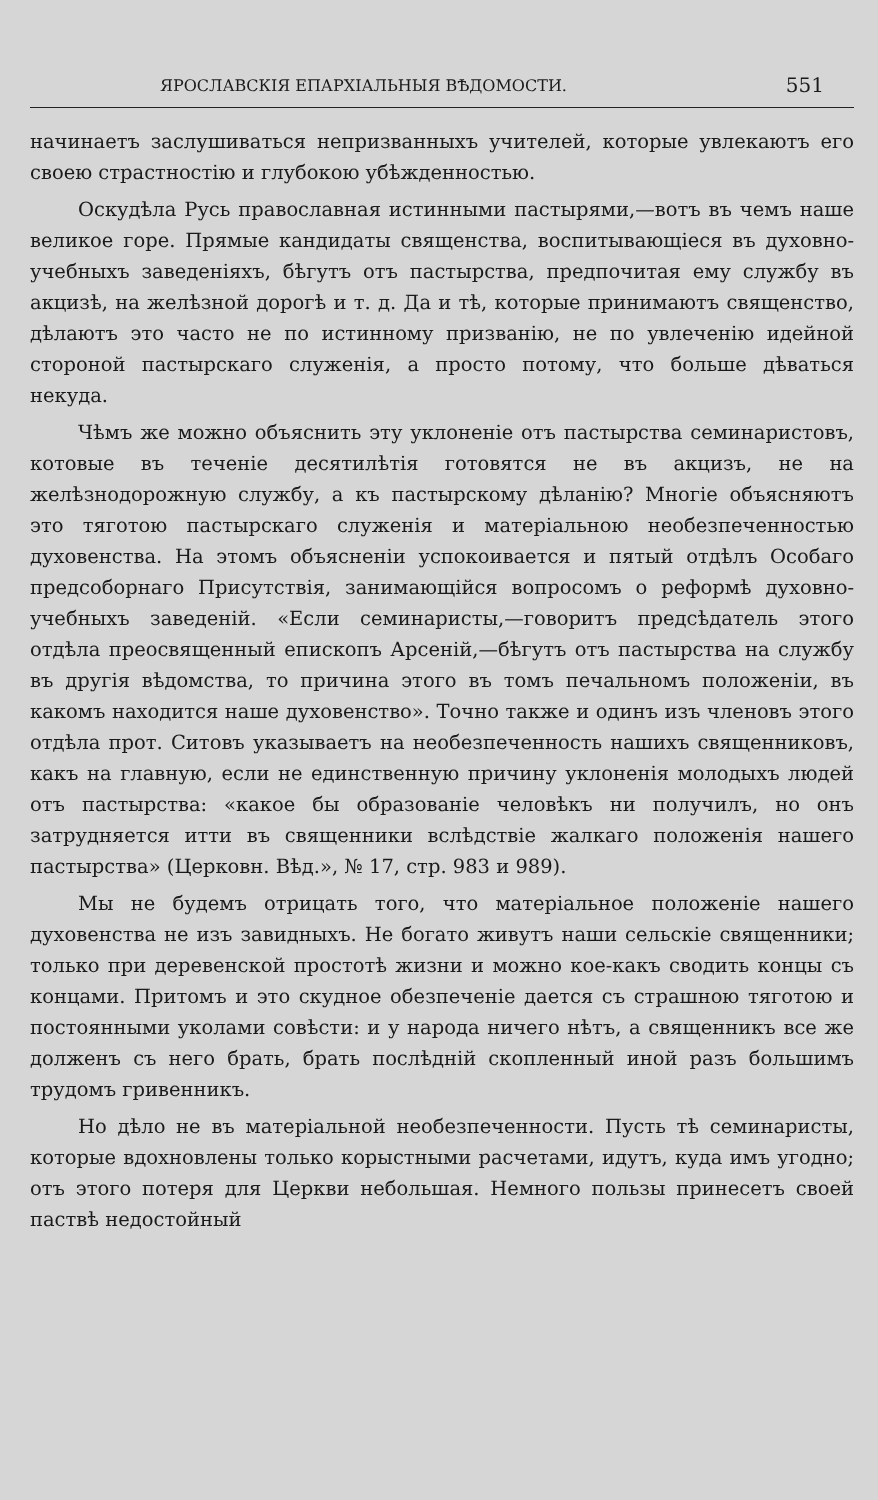ЯРОСЛАВСКІЯ ЕПАРХІАЛЬНЫЯ ВѢДОМОСТИ. 551
начинаетъ заслушиваться непризванныхъ учителей, которые увлекаютъ его своею страстностію и глубокою убѣжденностью.
Оскудѣла Русь православная истинными пастырями,—вотъ въ чемъ наше великое горе. Прямые кандидаты священства, воспитывающіеся въ духовно-учебныхъ заведеніяхъ, бѣгутъ отъ пастырства, предпочитая ему службу въ акцизѣ, на желѣзной дорогѣ и т. д. Да и тѣ, которые принимаютъ священство, дѣлаютъ это часто не по истинному призванію, не по увлеченію идейной стороной пастырскаго служенія, а просто потому, что больше дѣваться некуда.
Чѣмъ же можно объяснить эту уклоненіе отъ пастырства семинаристовъ, котовые въ теченіе десятилѣтія готовятся не въ акцизъ, не на желѣзнодорожную службу, а къ пастырскому дѣланію? Многіе объясняютъ это тяготою пастырскаго служенія и матеріальною необезпеченностью духовенства. На этомъ объясненіи успокоивается и пятый отдѣлъ Особаго предсоборнаго Присутствія, занимающійся вопросомъ о реформѣ духовно-учебныхъ заведеній. «Если семинаристы,—говоритъ предсѣдатель этого отдѣла преосвященный епископъ Арсеній,—бѣгутъ отъ пастырства на службу въ другія вѣдомства, то причина этого въ томъ печальномъ положеніи, въ какомъ находится наше духовенство». Точно также и одинъ изъ членовъ этого отдѣла прот. Ситовъ указываетъ на необезпеченность нашихъ священниковъ, какъ на главную, если не единственную причину уклоненія молодыхъ людей отъ пастырства: «какое бы образованіе человѣкъ ни получилъ, но онъ затрудняется итти въ священники вслѣдствіе жалкаго положенія нашего пастырства» (Церковн. Вѣд.», № 17, стр. 983 и 989).
Мы не будемъ отрицать того, что матеріальное положеніе нашего духовенства не изъ завидныхъ. Не богато живутъ наши сельскіе священники; только при деревенской простотѣ жизни и можно кое-какъ сводить концы съ концами. Притомъ и это скудное обезпеченіе дается съ страшною тяготою и постоянными уколами совѣсти: и у народа ничего нѣтъ, а священникъ все же долженъ съ него брать, брать послѣдній скопленный иной разъ большимъ трудомъ гривенникъ.
Но дѣло не въ матеріальной необезпеченности. Пусть тѣ семинаристы, которые вдохновлены только корыстными расчетами, идутъ, куда имъ угодно; отъ этого потеря для Церкви небольшая. Немного пользы принесетъ своей паствѣ недостойный